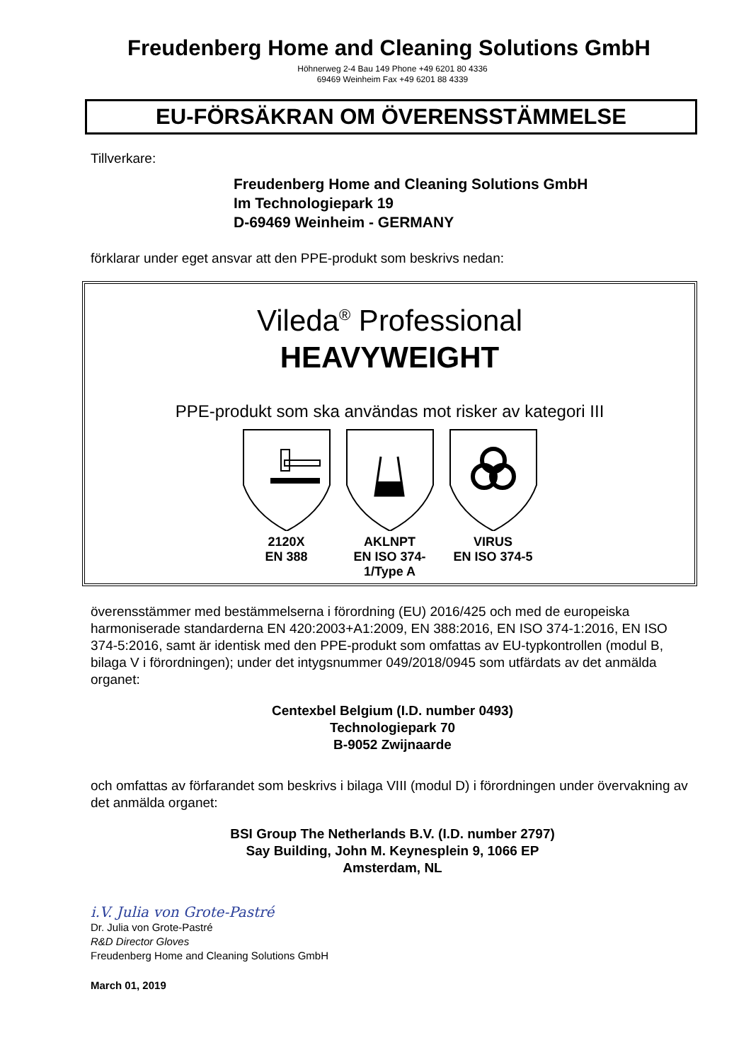Freudenberg Home and Cleaning Solutions GmbH
Höhnerweg 2-4 Bau 149 Phone +49 6201 80 4336
69469 Weinheim Fax +49 6201 88 4339
EU-FÖRSÄKRAN OM ÖVERENSSTÄMMELSE
Tillverkare:
Freudenberg Home and Cleaning Solutions GmbH
Im Technologiepark 19
D-69469 Weinheim - GERMANY
förklarar under eget ansvar att den PPE-produkt som beskrivs nedan:
Vileda<sup>®</sup> Professional
HEAVYWEIGHT
PPE-produkt som ska användas mot risker av kategori III
2120X
EN 388
AKLNPT
EN ISO 374-1/Type A
VIRUS
EN ISO 374-5
överensstämmer med bestämmelserna i förordning (EU) 2016/425 och med de europeiska harmoniserade standarderna EN 420:2003+A1:2009, EN 388:2016, EN ISO 374-1:2016, EN ISO 374-5:2016, samt är identisk med den PPE-produkt som omfattas av EU-typkontrollen (modul B, bilaga V i förordningen); under det intygsnummer 049/2018/0945 som utfärdats av det anmälda organet:
Centexbel Belgium (I.D. number 0493)
Technologiepark 70
B-9052 Zwijnaarde
och omfattas av förfarandet som beskrivs i bilaga VIII (modul D) i förordningen under övervakning av det anmälda organet:
BSI Group The Netherlands B.V. (I.D. number 2797)
Say Building, John M. Keynesplein 9, 1066 EP
Amsterdam, NL
i.V. Julia von Grote-Pastré
Dr. Julia von Grote-Pastré
R&D Director Gloves
Freudenberg Home and Cleaning Solutions GmbH
March 01, 2019